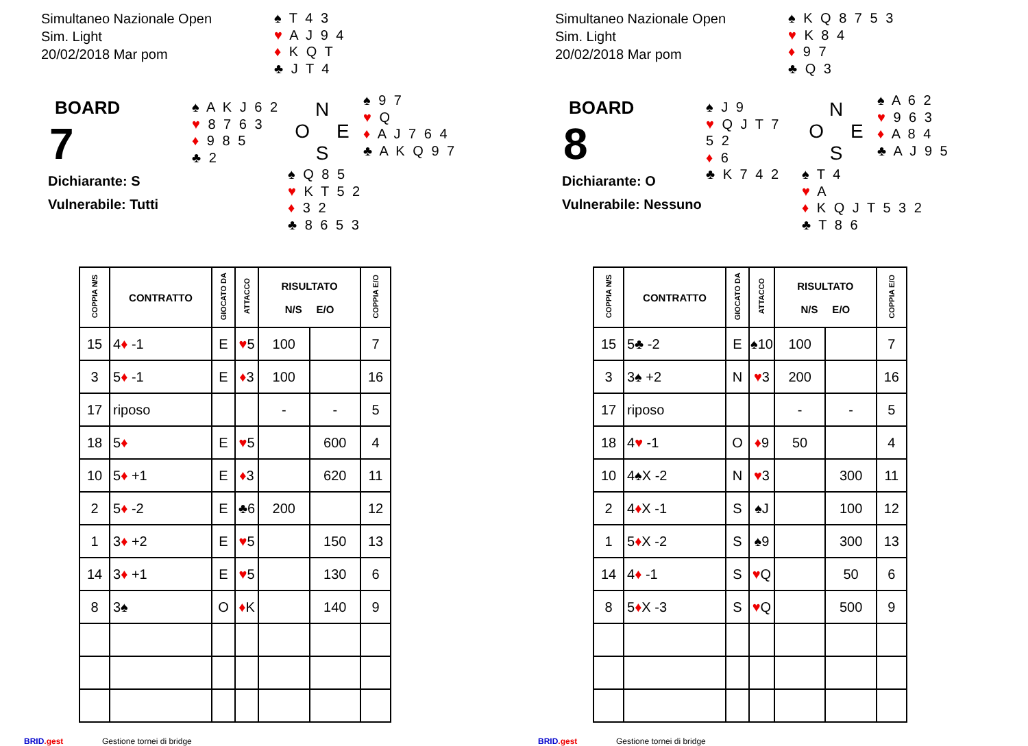Simultaneo Nazionale Open
Sim. Light
20/02/2018 Mar pom
♠ T 4 3
♥ A J 9 4
♦ K Q T
♣ J T 4
BOARD
7
Dichiarante: S
Vulnerabile: Tutti
♠ A K J 6 2
♥ 8 7 6 3
♦ 9 8 5
♣ 2
N
O E
S
♠ 9 7
♥ Q
♦ A J 7 6 4
♣ A K Q 9 7
♠ Q 8 5
♥ K T 5 2
♦ 3 2
♣ 8 6 5 3
| COPPIA N/S | CONTRATTO | GIOCATO DA | ATTACCO | RISULTATO N/S E/O | | COPPIA E/O |
| --- | --- | --- | --- | --- | --- | --- |
| 15 | 4 ♦ -1 | E | ♥ 5 | 100 | | 7 |
| 3 | 5 ♦ -1 | E | ♦ 3 | 100 | | 16 |
| 17 | riposo | | | - | - | 5 |
| 18 | 5 ♦ | E | ♥ 5 | | 600 | 4 |
| 10 | 5 ♦ +1 | E | ♦ 3 | | 620 | 11 |
| 2 | 5 ♦ -2 | E | ♣6 | 200 | | 12 |
| 1 | 3 ♦ +2 | E | ♥ 5 | | 150 | 13 |
| 14 | 3 ♦ +1 | E | ♥ 5 | | 130 | 6 |
| 8 | 3♠ | O | ♦ K | | 140 | 9 |
BRID.gest Gestione tornei di bridge
Simultaneo Nazionale Open
Sim. Light
20/02/2018 Mar pom
♠ K Q 8 7 5 3
♥ K 8 4
♦ 9 7
♣ Q 3
BOARD
8
Dichiarante: O
Vulnerabile: Nessuno
♠ J 9
♥ Q J T 7 5 2
♦ 6
♣ K 7 4 2
N
O E
S
♠ A 6 2
♥ 9 6 3
♦ A 8 4
♣ A J 9 5
♠ T 4
♥ A
♦ K Q J T 5 3 2
♣ T 8 6
| COPPIA N/S | CONTRATTO | GIOCATO DA | ATTACCO | RISULTATO N/S E/O | | COPPIA E/O |
| --- | --- | --- | --- | --- | --- | --- |
| 15 | 5♣ -2 | E | ♠10 | 100 | | 7 |
| 3 | 3♠ +2 | N | ♥ 3 | 200 | | 16 |
| 17 | riposo | | | - | - | 5 |
| 18 | 4 ♥ -1 | O | ♦ 9 | 50 | | 4 |
| 10 | 4♠X -2 | N | ♥ 3 | | 300 | 11 |
| 2 | 4 ♦ X -1 | S | ♠J | | 100 | 12 |
| 1 | 5 ♦ X -2 | S | ♠9 | | 300 | 13 |
| 14 | 4 ♦ -1 | S | ♥ Q | | 50 | 6 |
| 8 | 5 ♦ X -3 | S | ♥ Q | | 500 | 9 |
BRID.gest Gestione tornei di bridge